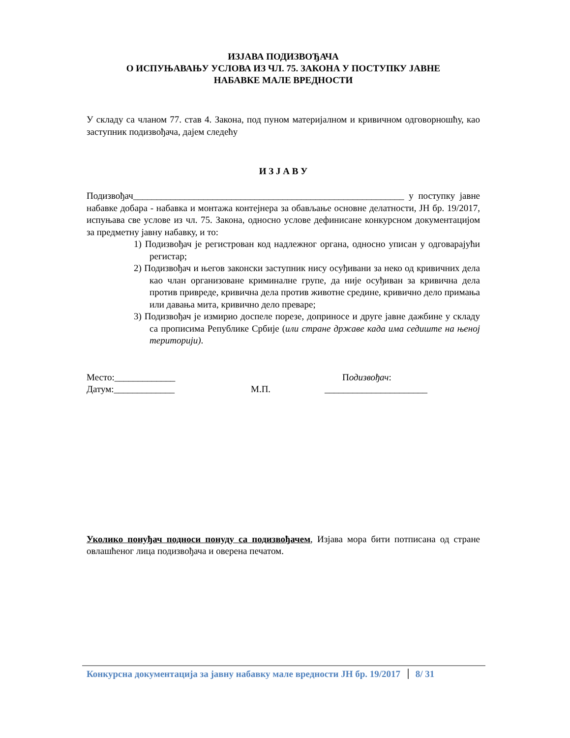ИЗЈАВА ПОДИЗВОЂАЧА
О ИСПУЊАВАЊУ УСЛОВА ИЗ ЧЛ. 75. ЗАКОНА У ПОСТУПКУ ЈАВНЕ
НАБАВКЕ МАЛЕ ВРЕДНОСТИ
У складу са чланом 77. став 4. Закона, под пуном материјалном и кривичном одговорношћу, као заступник подизвођача, дајем следећу
И З Ј А В У
Подизвођач__________________________________________________________ у поступку јавне набавке добара - набавка и монтажа контејнера за обављање основне делатности, ЈН бр. 19/2017, испуњава све услове из чл. 75. Закона, односно услове дефинисане конкурсном документацијом за предметну јавну набавку, и то:
1) Подизвођач је регистрован код надлежног органа, односно уписан у одговарајући регистар;
2) Подизвођач и његов законски заступник нису осуђивани за неко од кривичних дела као члан организоване криминалне групе, да није осуђиван за кривична дела против привреде, кривична дела против животне средине, кривично дело примања или давања мита, кривично дело преваре;
3) Подизвођач је измирио доспеле порезе, доприносе и друге јавне дажбине у складу са прописима Републике Србије (или стране државе када има седиште на њеној територији).
Место:_____________ Подизвођач:
Датум:_____________ М.П. ______________________
Уколико понуђач подноси понуду са подизвођачем, Изјава мора бити потписана од стране овлашћеног лица подизвођача и оверена печатом.
Конкурсна документација за јавну набавку мале вредности ЈН бр. 19/2017 8/ 31